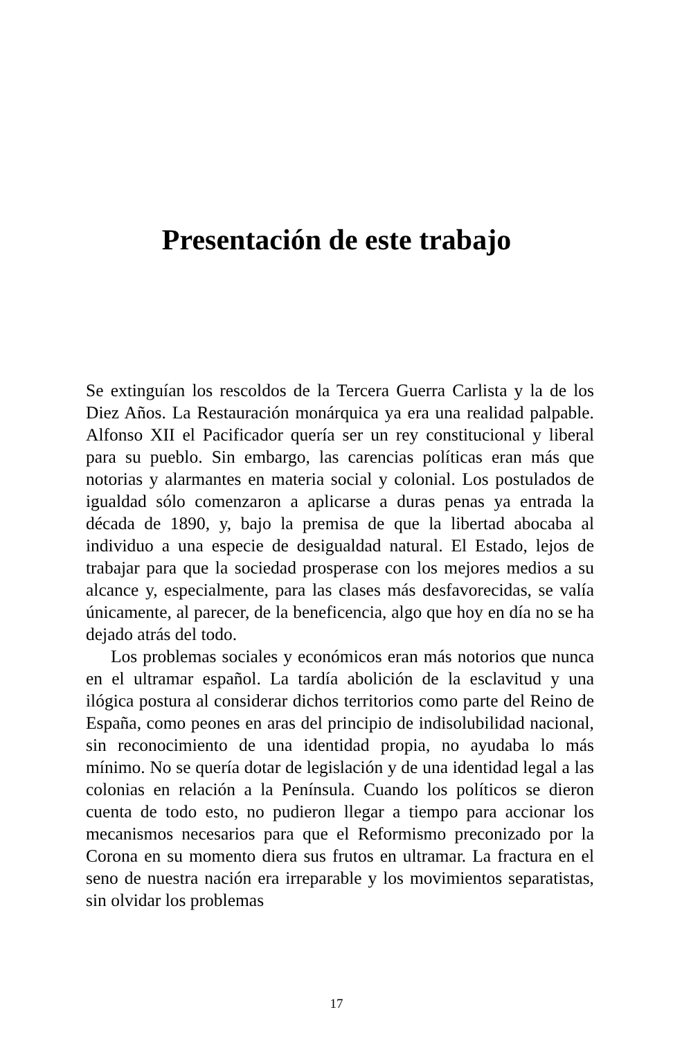Presentación de este trabajo
Se extinguían los rescoldos de la Tercera Guerra Carlista y la de los Diez Años. La Restauración monárquica ya era una realidad palpable. Alfonso XII el Pacificador quería ser un rey constitucional y liberal para su pueblo. Sin embargo, las carencias políticas eran más que notorias y alarmantes en materia social y colonial. Los postulados de igualdad sólo comenzaron a aplicarse a duras penas ya entrada la década de 1890, y, bajo la premisa de que la libertad abocaba al individuo a una especie de desigualdad natural. El Estado, lejos de trabajar para que la sociedad prosperase con los mejores medios a su alcance y, especialmente, para las clases más desfavorecidas, se valía únicamente, al parecer, de la beneficencia, algo que hoy en día no se ha dejado atrás del todo.
Los problemas sociales y económicos eran más notorios que nunca en el ultramar español. La tardía abolición de la esclavitud y una ilógica postura al considerar dichos territorios como parte del Reino de España, como peones en aras del principio de indisolubilidad nacional, sin reconocimiento de una identidad propia, no ayudaba lo más mínimo. No se quería dotar de legislación y de una identidad legal a las colonias en relación a la Península. Cuando los políticos se dieron cuenta de todo esto, no pudieron llegar a tiempo para accionar los mecanismos necesarios para que el Reformismo preconizado por la Corona en su momento diera sus frutos en ultramar. La fractura en el seno de nuestra nación era irreparable y los movimientos separatistas, sin olvidar los problemas
17